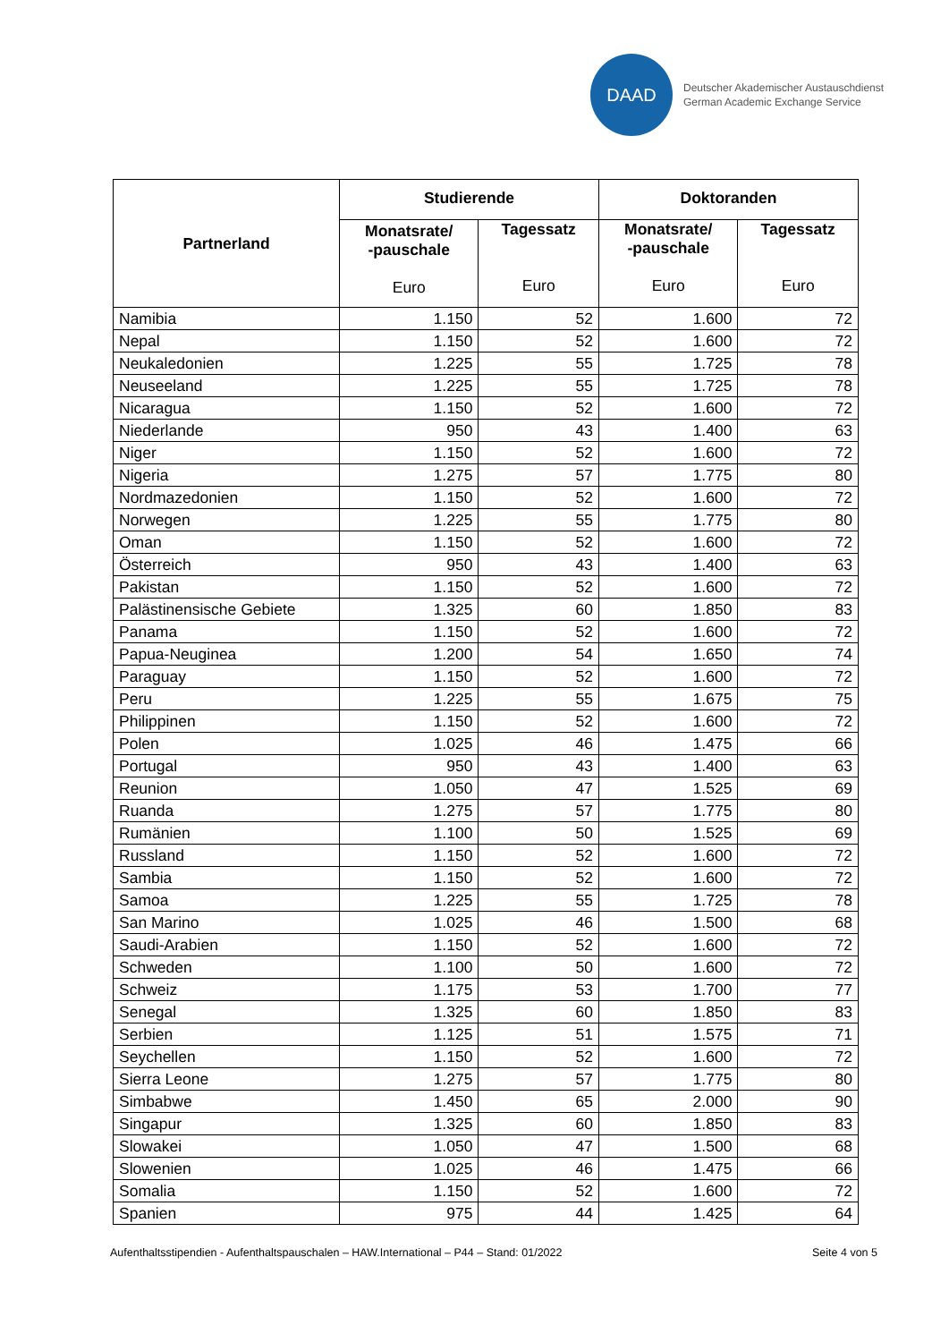DAAD
Deutscher Akademischer Austauschdienst
German Academic Exchange Service
| Partnerland | Studierende | | Doktoranden | |
| --- | --- | --- | --- | --- |
| | Monatsrate/ -pauschale Euro | Tagessatz Euro | Monatsrate/ -pauschale Euro | Tagessatz Euro |
| Namibia | 1.150 | 52 | 1.600 | 72 |
| Nepal | 1.150 | 52 | 1.600 | 72 |
| Neukaledonien | 1.225 | 55 | 1.725 | 78 |
| Neuseeland | 1.225 | 55 | 1.725 | 78 |
| Nicaragua | 1.150 | 52 | 1.600 | 72 |
| Niederlande | 950 | 43 | 1.400 | 63 |
| Niger | 1.150 | 52 | 1.600 | 72 |
| Nigeria | 1.275 | 57 | 1.775 | 80 |
| Nordmazedonien | 1.150 | 52 | 1.600 | 72 |
| Norwegen | 1.225 | 55 | 1.775 | 80 |
| Oman | 1.150 | 52 | 1.600 | 72 |
| Österreich | 950 | 43 | 1.400 | 63 |
| Pakistan | 1.150 | 52 | 1.600 | 72 |
| Palästinensische Gebiete | 1.325 | 60 | 1.850 | 83 |
| Panama | 1.150 | 52 | 1.600 | 72 |
| Papua-Neuginea | 1.200 | 54 | 1.650 | 74 |
| Paraguay | 1.150 | 52 | 1.600 | 72 |
| Peru | 1.225 | 55 | 1.675 | 75 |
| Philippinen | 1.150 | 52 | 1.600 | 72 |
| Polen | 1.025 | 46 | 1.475 | 66 |
| Portugal | 950 | 43 | 1.400 | 63 |
| Reunion | 1.050 | 47 | 1.525 | 69 |
| Ruanda | 1.275 | 57 | 1.775 | 80 |
| Rumänien | 1.100 | 50 | 1.525 | 69 |
| Russland | 1.150 | 52 | 1.600 | 72 |
| Sambia | 1.150 | 52 | 1.600 | 72 |
| Samoa | 1.225 | 55 | 1.725 | 78 |
| San Marino | 1.025 | 46 | 1.500 | 68 |
| Saudi-Arabien | 1.150 | 52 | 1.600 | 72 |
| Schweden | 1.100 | 50 | 1.600 | 72 |
| Schweiz | 1.175 | 53 | 1.700 | 77 |
| Senegal | 1.325 | 60 | 1.850 | 83 |
| Serbien | 1.125 | 51 | 1.575 | 71 |
| Seychellen | 1.150 | 52 | 1.600 | 72 |
| Sierra Leone | 1.275 | 57 | 1.775 | 80 |
| Simbabwe | 1.450 | 65 | 2.000 | 90 |
| Singapur | 1.325 | 60 | 1.850 | 83 |
| Slowakei | 1.050 | 47 | 1.500 | 68 |
| Slowenien | 1.025 | 46 | 1.475 | 66 |
| Somalia | 1.150 | 52 | 1.600 | 72 |
| Spanien | 975 | 44 | 1.425 | 64 |
Aufenthaltsstipendien - Aufenthaltspauschalen – HAW.International – P44 – Stand: 01/2022 Seite 4 von 5